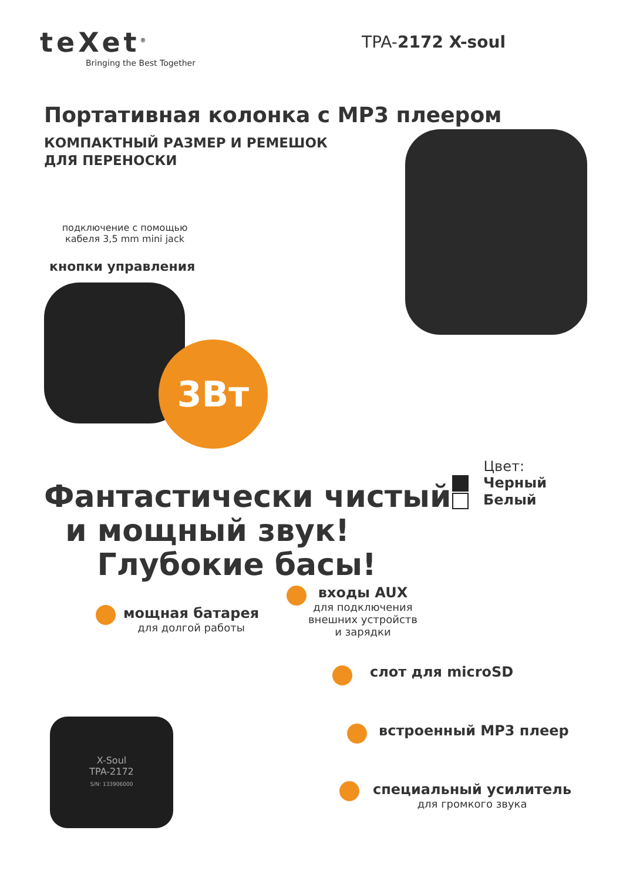teXet<sup>®</sup>
Bringing the Best Together
TPA-2172 X-soul
Портативная колонка с MP3 плеером
КОМПАКТНЫЙ РАЗМЕР И РЕМЕШОК
ДЛЯ ПЕРЕНОСКИ
подключение с помощью кабеля 3,5 mm mini jack
кнопки управления
3Вт
Фантастически чистый
и мощный звук!
Глубокие басы!
Цвет:
Черный
Белый
мощная батарея
для долгой работы
входы AUX
для подключения
внешних устройств
и зарядки
слот для microSD
встроенный MP3 плеер
специальный усилитель
для громкого звука
X-Soul
TPA-2172
S/N: 133906000